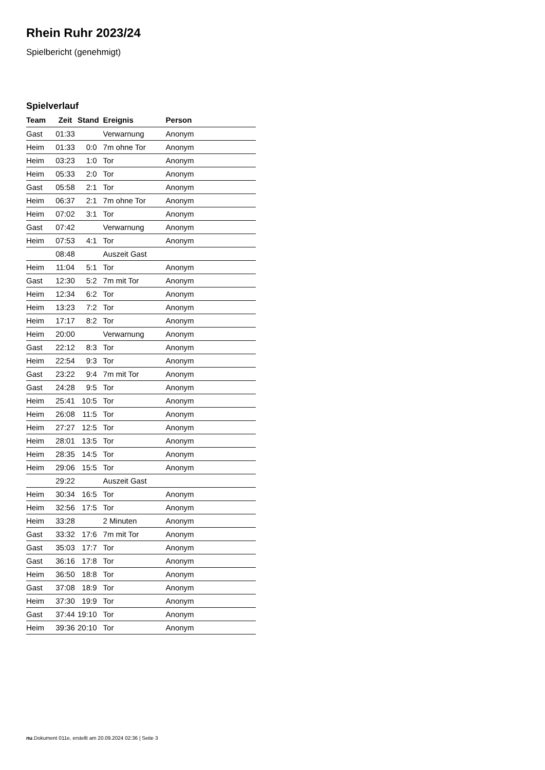Rhein Ruhr 2023/24
Spielbericht (genehmigt)
Spielverlauf
| Team | Zeit | Stand | Ereignis | Person |
| --- | --- | --- | --- | --- |
| Gast | 01:33 | | Verwarnung | Anonym |
| Heim | 01:33 | 0:0 | 7m ohne Tor | Anonym |
| Heim | 03:23 | 1:0 | Tor | Anonym |
| Heim | 05:33 | 2:0 | Tor | Anonym |
| Gast | 05:58 | 2:1 | Tor | Anonym |
| Heim | 06:37 | 2:1 | 7m ohne Tor | Anonym |
| Heim | 07:02 | 3:1 | Tor | Anonym |
| Gast | 07:42 | | Verwarnung | Anonym |
| Heim | 07:53 | 4:1 | Tor | Anonym |
| | 08:48 | | Auszeit Gast | |
| Heim | 11:04 | 5:1 | Tor | Anonym |
| Gast | 12:30 | 5:2 | 7m mit Tor | Anonym |
| Heim | 12:34 | 6:2 | Tor | Anonym |
| Heim | 13:23 | 7:2 | Tor | Anonym |
| Heim | 17:17 | 8:2 | Tor | Anonym |
| Heim | 20:00 | | Verwarnung | Anonym |
| Gast | 22:12 | 8:3 | Tor | Anonym |
| Heim | 22:54 | 9:3 | Tor | Anonym |
| Gast | 23:22 | 9:4 | 7m mit Tor | Anonym |
| Gast | 24:28 | 9:5 | Tor | Anonym |
| Heim | 25:41 | 10:5 | Tor | Anonym |
| Heim | 26:08 | 11:5 | Tor | Anonym |
| Heim | 27:27 | 12:5 | Tor | Anonym |
| Heim | 28:01 | 13:5 | Tor | Anonym |
| Heim | 28:35 | 14:5 | Tor | Anonym |
| Heim | 29:06 | 15:5 | Tor | Anonym |
| | 29:22 | | Auszeit Gast | |
| Heim | 30:34 | 16:5 | Tor | Anonym |
| Heim | 32:56 | 17:5 | Tor | Anonym |
| Heim | 33:28 | | 2 Minuten | Anonym |
| Gast | 33:32 | 17:6 | 7m mit Tor | Anonym |
| Gast | 35:03 | 17:7 | Tor | Anonym |
| Gast | 36:16 | 17:8 | Tor | Anonym |
| Heim | 36:50 | 18:8 | Tor | Anonym |
| Gast | 37:08 | 18:9 | Tor | Anonym |
| Heim | 37:30 | 19:9 | Tor | Anonym |
| Gast | 37:44 | 19:10 | Tor | Anonym |
| Heim | 39:36 | 20:10 | Tor | Anonym |
nu.Dokument 011e, erstellt am 20.09.2024 02:36 | Seite 3